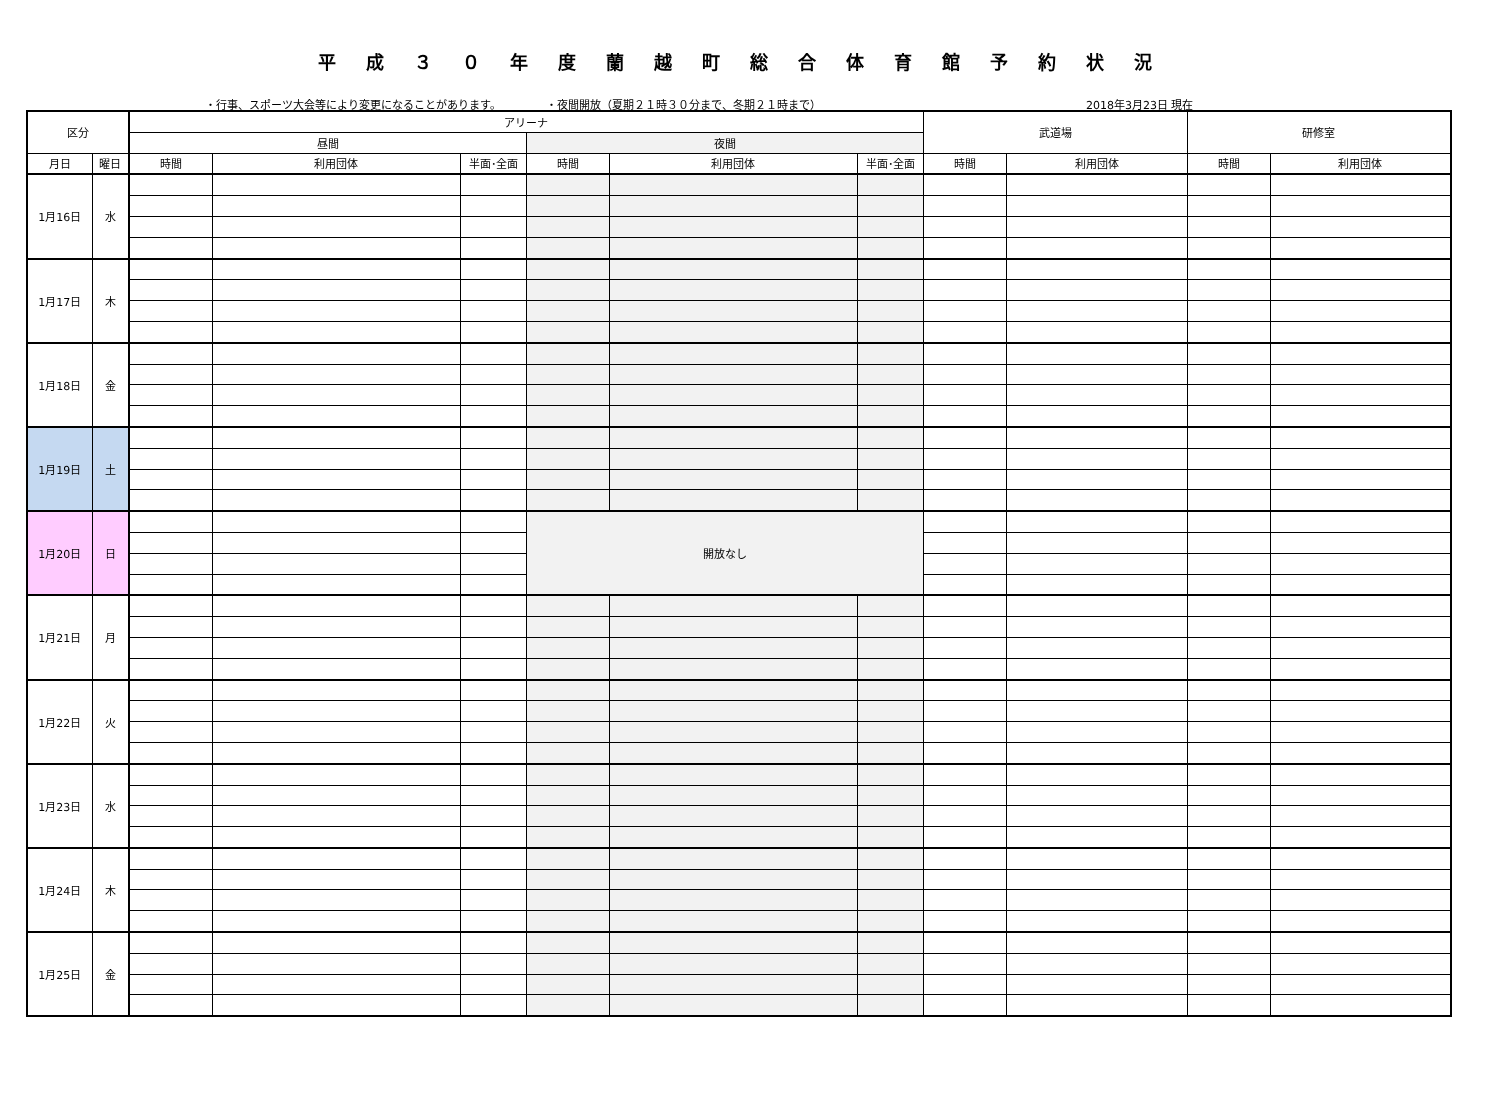平成３０年度蘭越町総合体育館予約状況
・行事、スポーツ大会等により変更になることがあります。 ・夜間開放（夏期２１時３０分まで、冬期２１時まで） 2018年3月23日 現在
| 区分 | | アリーナ | | | | | | 武道場 | | 研修室 | |
| --- | --- | --- | --- | --- | --- | --- | --- | --- | --- | --- | --- |
| | | 昼間 | | | 夜間 | | | | | | |
| 月日 | 曜日 | 時間 | 利用団体 | 半面･全面 | 時間 | 利用団体 | 半面･全面 | 時間 | 利用団体 | 時間 | 利用団体 |
| 1月16日 | 水 | | | | | | | | | | |
| 1月17日 | 木 | | | | | | | | | | |
| 1月18日 | 金 | | | | | | | | | | |
| 1月19日 | 土 | | | | | | | | | | |
| 1月20日 | 日 | | | | 開放なし | | | | | | |
| 1月21日 | 月 | | | | | | | | | | |
| 1月22日 | 火 | | | | | | | | | | |
| 1月23日 | 水 | | | | | | | | | | |
| 1月24日 | 木 | | | | | | | | | | |
| 1月25日 | 金 | | | | | | | | | | |